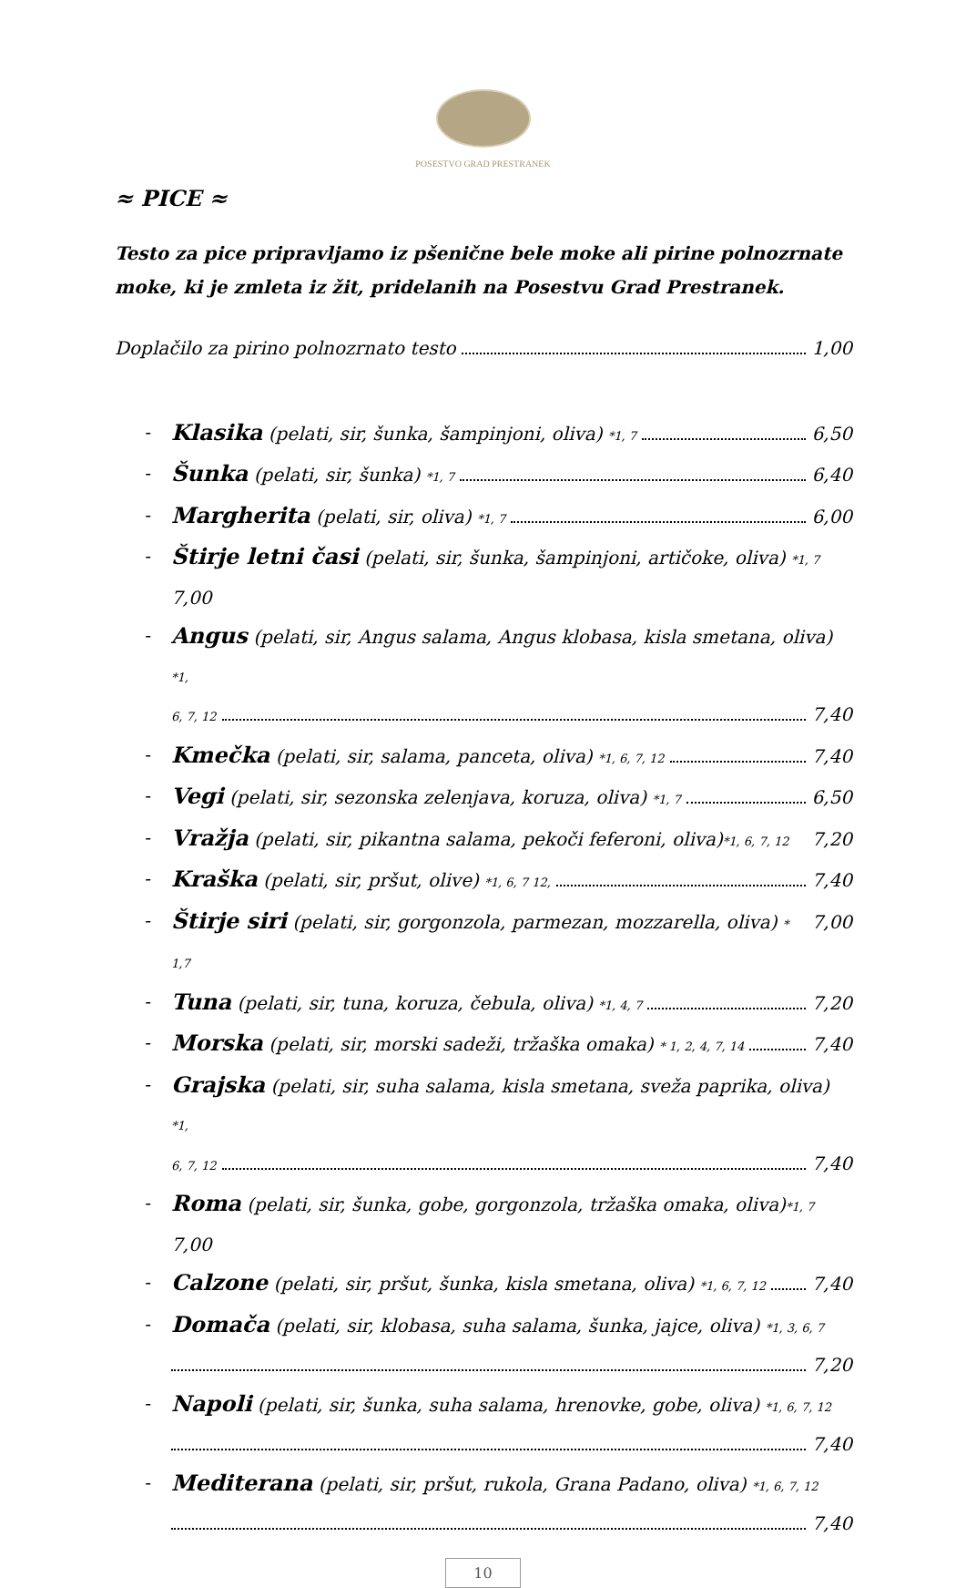POSESTVO GRAD PRESTRANEK
≈ PICE ≈
Testo za pice pripravljamo iz pšenične bele moke ali pirine polnozrnate moke, ki je zmleta iz žit, pridelanih na Posestvu Grad Prestranek.
Doplačilo za pirino polnozrnato testo 1,00
-
Klasika (pelati, sir, šunka, šampinjoni, oliva) *1, 7 6,50
-
Šunka (pelati, sir, šunka) *1, 7 6,40
-
Margherita (pelati, sir, oliva) *1, 7 6,00
-
Štirje letni časi (pelati, sir, šunka, šampinjoni, artičoke, oliva) *1, 7 7,00
- Angus (pelati, sir, Angus salama, Angus klobasa, kisla smetana, oliva) *1,
6, 7, 12 7,40
-
Kmečka (pelati, sir, salama, panceta, oliva) *1, 6, 7, 12 7,40
-
Vegi (pelati, sir, sezonska zelenjava, koruza, oliva) *1, 7 6,50
-
Vražja (pelati, sir, pikantna salama, pekoči feferoni, oliva)*1, 6, 7, 12 7,20
-
Kraška (pelati, sir, pršut, olive) *1, 6, 7 12, 7,40
-
Štirje siri (pelati, sir, gorgonzola, parmezan, mozzarella, oliva) * 1,7 7,00
-
Tuna (pelati, sir, tuna, koruza, čebula, oliva) *1, 4, 7 7,20
-
Morska (pelati, sir, morski sadeži, tržaška omaka) * 1, 2, 4, 7, 14 7,40
- Grajska (pelati, sir, suha salama, kisla smetana, sveža paprika, oliva) *1,
6, 7, 12 7,40
-
Roma (pelati, sir, šunka, gobe, gorgonzola, tržaška omaka, oliva)*1, 7 7,00
-
Calzone (pelati, sir, pršut, šunka, kisla smetana, oliva) *1, 6, 7, 12 7,40
- Domača (pelati, sir, klobasa, suha salama, šunka, jajce, oliva) *1, 3, 6, 7
7,20
- Napoli (pelati, sir, šunka, suha salama, hrenovke, gobe, oliva) *1, 6, 7, 12
7,40
- Mediterana (pelati, sir, pršut, rukola, Grana Padano, oliva) *1, 6, 7, 12
7,40
10